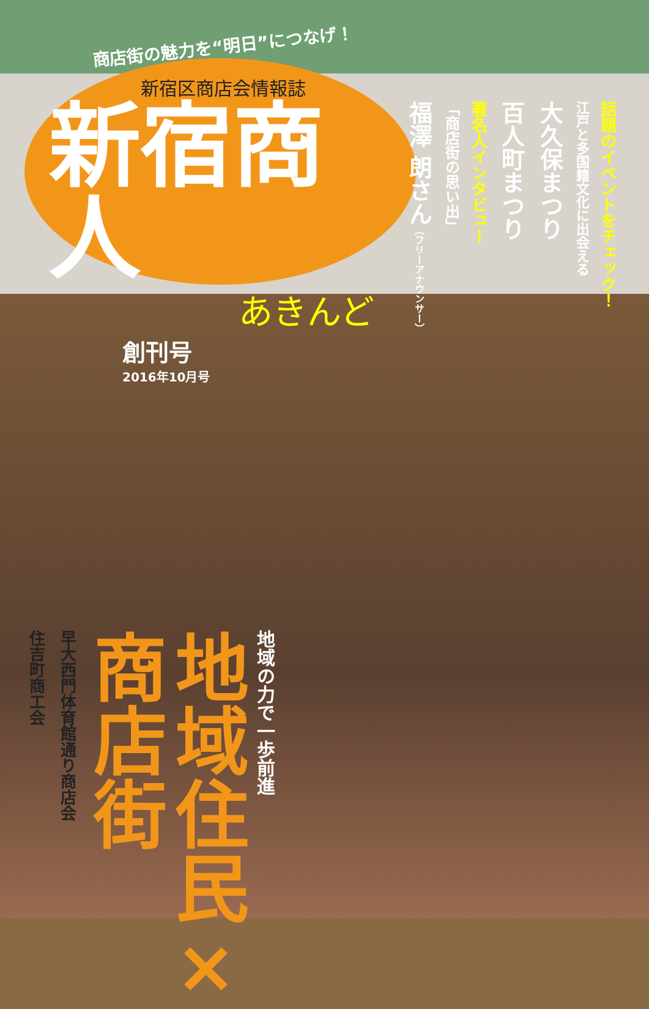商店街の魅力を“明日”につなげ！
新宿区商店会情報誌
新宿商人
あきんど
創刊号
2016年10月号
地域の力で一歩前進
地域住民×
商店街
早大西門体育館通り商店会
住吉町商工会
話題のイベントをチェック！
江戸と多国籍文化に出会える
大久保まつり
百人町まつり
著名人インタビュー
「商店街の思い出」
福澤 朗さん（フリーアナウンサー）